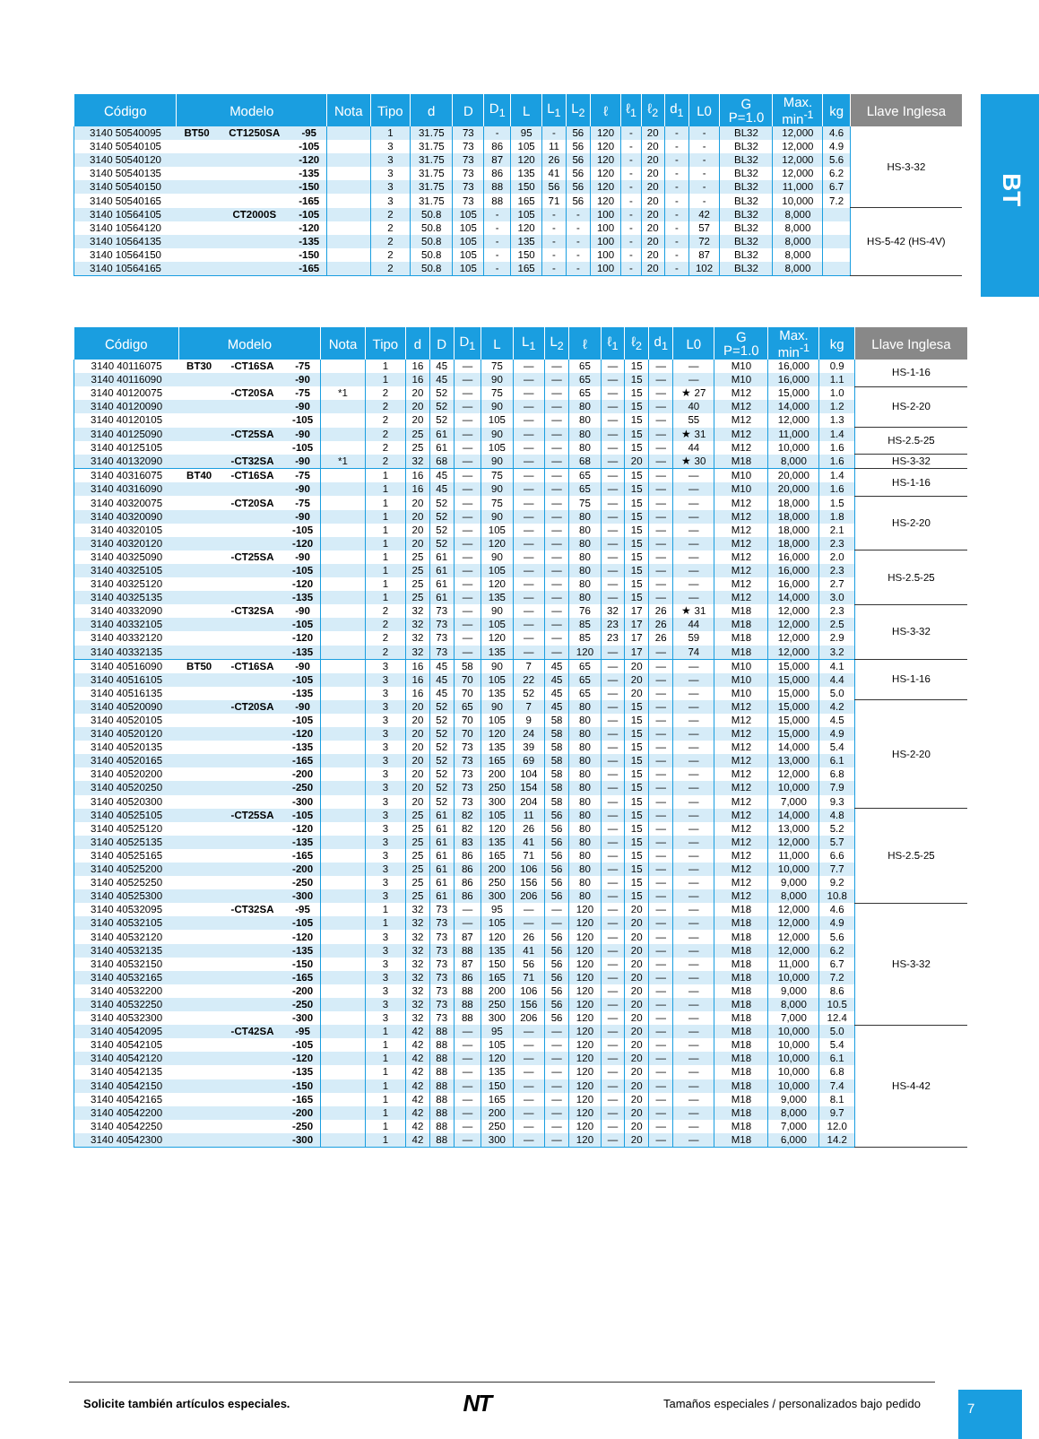BT
| Código | Modelo | | | Nota | Tipo | d | D | D<sub>1</sub> | L | L<sub>1</sub> | L<sub>2</sub> | ℓ | ℓ<sub>1</sub> | ℓ<sub>2</sub> | d<sub>1</sub> | L0 | G P=1.0 | Max. min<sup>-1</sup> | kg | Llave Inglesa |
| --- | --- | --- | --- | --- | --- | --- | --- | --- | --- | --- | --- | --- | --- | --- | --- | --- | --- | --- | --- | --- |
| 3140 50540095 | BT50 | CT1250SA | -95 | | 1 | 31.75 | 73 | - | 95 | - | 56 | 120 | - | 20 | - | - | BL32 | 12,000 | 4.6 | HS-3-32 |
| 3140 50540105 | | | -105 | | 3 | 31.75 | 73 | 86 | 105 | 11 | 56 | 120 | - | 20 | - | - | BL32 | 12,000 | 4.9 | |
| 3140 50540120 | | | -120 | | 3 | 31.75 | 73 | 87 | 120 | 26 | 56 | 120 | - | 20 | - | - | BL32 | 12,000 | 5.6 | |
| 3140 50540135 | | | -135 | | 3 | 31.75 | 73 | 86 | 135 | 41 | 56 | 120 | - | 20 | - | - | BL32 | 12,000 | 6.2 | |
| 3140 50540150 | | | -150 | | 3 | 31.75 | 73 | 88 | 150 | 56 | 56 | 120 | - | 20 | - | - | BL32 | 11,000 | 6.7 | |
| 3140 50540165 | | | -165 | | 3 | 31.75 | 73 | 88 | 165 | 71 | 56 | 120 | - | 20 | - | - | BL32 | 10,000 | 7.2 | |
| 3140 10564105 | | CT2000S | -105 | | 2 | 50.8 | 105 | - | 105 | - | - | 100 | - | 20 | - | 42 | BL32 | 8,000 | | HS-5-42 (HS-4V) |
| 3140 10564120 | | | -120 | | 2 | 50.8 | 105 | - | 120 | - | - | 100 | - | 20 | - | 57 | BL32 | 8,000 | | |
| 3140 10564135 | | | -135 | | 2 | 50.8 | 105 | - | 135 | - | - | 100 | - | 20 | - | 72 | BL32 | 8,000 | | |
| 3140 10564150 | | | -150 | | 2 | 50.8 | 105 | - | 150 | - | - | 100 | - | 20 | - | 87 | BL32 | 8,000 | | |
| 3140 10564165 | | | -165 | | 2 | 50.8 | 105 | - | 165 | - | - | 100 | - | 20 | - | 102 | BL32 | 8,000 | | |
| Código | Modelo | | | Nota | Tipo | d | D | D<sub>1</sub> | L | L<sub>1</sub> | L<sub>2</sub> | ℓ | ℓ<sub>1</sub> | ℓ<sub>2</sub> | d<sub>1</sub> | L0 | G P=1.0 | Max. min<sup>-1</sup> | kg | Llave Inglesa |
| --- | --- | --- | --- | --- | --- | --- | --- | --- | --- | --- | --- | --- | --- | --- | --- | --- | --- | --- | --- | --- |
| 3140 40116075 | BT30 | -CT16SA | -75 | | 1 | 16 | 45 | — | 75 | — | — | 65 | — | 15 | — | — | M10 | 16,000 | 0.9 | HS-1-16 |
| 3140 40116090 | | | -90 | | 1 | 16 | 45 | — | 90 | — | — | 65 | — | 15 | — | — | M10 | 16,000 | 1.1 | |
| 3140 40120075 | | -CT20SA | -75 | *1 | 2 | 20 | 52 | — | 75 | — | — | 65 | — | 15 | — | ★ 27 | M12 | 15,000 | 1.0 | HS-2-20 |
| 3140 40120090 | | | -90 | | 2 | 20 | 52 | — | 90 | — | — | 80 | — | 15 | — | 40 | M12 | 14,000 | 1.2 | |
| 3140 40120105 | | | -105 | | 2 | 20 | 52 | — | 105 | — | — | 80 | — | 15 | — | 55 | M12 | 12,000 | 1.3 | |
| 3140 40125090 | | -CT25SA | -90 | | 2 | 25 | 61 | — | 90 | — | — | 80 | — | 15 | — | ★ 31 | M12 | 11,000 | 1.4 | HS-2.5-25 |
| 3140 40125105 | | | -105 | | 2 | 25 | 61 | — | 105 | — | — | 80 | — | 15 | — | 44 | M12 | 10,000 | 1.6 | |
| 3140 40132090 | | -CT32SA | -90 | *1 | 2 | 32 | 68 | — | 90 | — | — | 68 | — | 20 | — | ★ 30 | M18 | 8,000 | 1.6 | HS-3-32 |
| 3140 40316075 | BT40 | -CT16SA | -75 | | 1 | 16 | 45 | — | 75 | — | — | 65 | — | 15 | — | — | M10 | 20,000 | 1.4 | HS-1-16 |
| 3140 40316090 | | | -90 | | 1 | 16 | 45 | — | 90 | — | — | 65 | — | 15 | — | — | M10 | 20,000 | 1.6 | |
| 3140 40320075 | | -CT20SA | -75 | | 1 | 20 | 52 | — | 75 | — | — | 75 | — | 15 | — | — | M12 | 18,000 | 1.5 | HS-2-20 |
| 3140 40320090 | | | -90 | | 1 | 20 | 52 | — | 90 | — | — | 80 | — | 15 | — | — | M12 | 18,000 | 1.8 | |
| 3140 40320105 | | | -105 | | 1 | 20 | 52 | — | 105 | — | — | 80 | — | 15 | — | — | M12 | 18,000 | 2.1 | |
| 3140 40320120 | | | -120 | | 1 | 20 | 52 | — | 120 | — | — | 80 | — | 15 | — | — | M12 | 18,000 | 2.3 | |
| 3140 40325090 | | -CT25SA | -90 | | 1 | 25 | 61 | — | 90 | — | — | 80 | — | 15 | — | — | M12 | 16,000 | 2.0 | HS-2.5-25 |
| 3140 40325105 | | | -105 | | 1 | 25 | 61 | — | 105 | — | — | 80 | — | 15 | — | — | M12 | 16,000 | 2.3 | |
| 3140 40325120 | | | -120 | | 1 | 25 | 61 | — | 120 | — | — | 80 | — | 15 | — | — | M12 | 16,000 | 2.7 | |
| 3140 40325135 | | | -135 | | 1 | 25 | 61 | — | 135 | — | — | 80 | — | 15 | — | — | M12 | 14,000 | 3.0 | |
| 3140 40332090 | | -CT32SA | -90 | | 2 | 32 | 73 | — | 90 | — | — | 76 | 32 | 17 | 26 | ★ 31 | M18 | 12,000 | 2.3 | HS-3-32 |
| 3140 40332105 | | | -105 | | 2 | 32 | 73 | — | 105 | — | — | 85 | 23 | 17 | 26 | 44 | M18 | 12,000 | 2.5 | |
| 3140 40332120 | | | -120 | | 2 | 32 | 73 | — | 120 | — | — | 85 | 23 | 17 | 26 | 59 | M18 | 12,000 | 2.9 | |
| 3140 40332135 | | | -135 | | 2 | 32 | 73 | — | 135 | — | — | 120 | — | 17 | — | 74 | M18 | 12,000 | 3.2 | |
| 3140 40516090 | BT50 | -CT16SA | -90 | | 3 | 16 | 45 | 58 | 90 | 7 | 45 | 65 | — | 20 | — | — | M10 | 15,000 | 4.1 | HS-1-16 |
| 3140 40516105 | | | -105 | | 3 | 16 | 45 | 70 | 105 | 22 | 45 | 65 | — | 20 | — | — | M10 | 15,000 | 4.4 | |
| 3140 40516135 | | | -135 | | 3 | 16 | 45 | 70 | 135 | 52 | 45 | 65 | — | 20 | — | — | M10 | 15,000 | 5.0 | |
| 3140 40520090 | | -CT20SA | -90 | | 3 | 20 | 52 | 65 | 90 | 7 | 45 | 80 | — | 15 | — | — | M12 | 15,000 | 4.2 | HS-2-20 |
| 3140 40520105 | | | -105 | | 3 | 20 | 52 | 70 | 105 | 9 | 58 | 80 | — | 15 | — | — | M12 | 15,000 | 4.5 | |
| 3140 40520120 | | | -120 | | 3 | 20 | 52 | 70 | 120 | 24 | 58 | 80 | — | 15 | — | — | M12 | 15,000 | 4.9 | |
| 3140 40520135 | | | -135 | | 3 | 20 | 52 | 73 | 135 | 39 | 58 | 80 | — | 15 | — | — | M12 | 14,000 | 5.4 | |
| 3140 40520165 | | | -165 | | 3 | 20 | 52 | 73 | 165 | 69 | 58 | 80 | — | 15 | — | — | M12 | 13,000 | 6.1 | |
| 3140 40520200 | | | -200 | | 3 | 20 | 52 | 73 | 200 | 104 | 58 | 80 | — | 15 | — | — | M12 | 12,000 | 6.8 | |
| 3140 40520250 | | | -250 | | 3 | 20 | 52 | 73 | 250 | 154 | 58 | 80 | — | 15 | — | — | M12 | 10,000 | 7.9 | |
| 3140 40520300 | | | -300 | | 3 | 20 | 52 | 73 | 300 | 204 | 58 | 80 | — | 15 | — | — | M12 | 7,000 | 9.3 | |
| 3140 40525105 | | -CT25SA | -105 | | 3 | 25 | 61 | 82 | 105 | 11 | 56 | 80 | — | 15 | — | — | M12 | 14,000 | 4.8 | HS-2.5-25 |
| 3140 40525120 | | | -120 | | 3 | 25 | 61 | 82 | 120 | 26 | 56 | 80 | — | 15 | — | — | M12 | 13,000 | 5.2 | |
| 3140 40525135 | | | -135 | | 3 | 25 | 61 | 83 | 135 | 41 | 56 | 80 | — | 15 | — | — | M12 | 12,000 | 5.7 | |
| 3140 40525165 | | | -165 | | 3 | 25 | 61 | 86 | 165 | 71 | 56 | 80 | — | 15 | — | — | M12 | 11,000 | 6.6 | |
| 3140 40525200 | | | -200 | | 3 | 25 | 61 | 86 | 200 | 106 | 56 | 80 | — | 15 | — | — | M12 | 10,000 | 7.7 | |
| 3140 40525250 | | | -250 | | 3 | 25 | 61 | 86 | 250 | 156 | 56 | 80 | — | 15 | — | — | M12 | 9,000 | 9.2 | |
| 3140 40525300 | | | -300 | | 3 | 25 | 61 | 86 | 300 | 206 | 56 | 80 | — | 15 | — | — | M12 | 8,000 | 10.8 | |
| 3140 40532095 | | -CT32SA | -95 | | 1 | 32 | 73 | — | 95 | — | — | 120 | — | 20 | — | — | M18 | 12,000 | 4.6 | HS-3-32 |
| 3140 40532105 | | | -105 | | 1 | 32 | 73 | — | 105 | — | — | 120 | — | 20 | — | — | M18 | 12,000 | 4.9 | |
| 3140 40532120 | | | -120 | | 3 | 32 | 73 | 87 | 120 | 26 | 56 | 120 | — | 20 | — | — | M18 | 12,000 | 5.6 | |
| 3140 40532135 | | | -135 | | 3 | 32 | 73 | 88 | 135 | 41 | 56 | 120 | — | 20 | — | — | M18 | 12,000 | 6.2 | |
| 3140 40532150 | | | -150 | | 3 | 32 | 73 | 87 | 150 | 56 | 56 | 120 | — | 20 | — | — | M18 | 11,000 | 6.7 | |
| 3140 40532165 | | | -165 | | 3 | 32 | 73 | 86 | 165 | 71 | 56 | 120 | — | 20 | — | — | M18 | 10,000 | 7.2 | |
| 3140 40532200 | | | -200 | | 3 | 32 | 73 | 88 | 200 | 106 | 56 | 120 | — | 20 | — | — | M18 | 9,000 | 8.6 | |
| 3140 40532250 | | | -250 | | 3 | 32 | 73 | 88 | 250 | 156 | 56 | 120 | — | 20 | — | — | M18 | 8,000 | 10.5 | |
| 3140 40532300 | | | -300 | | 3 | 32 | 73 | 88 | 300 | 206 | 56 | 120 | — | 20 | — | — | M18 | 7,000 | 12.4 | |
| 3140 40542095 | | -CT42SA | -95 | | 1 | 42 | 88 | — | 95 | — | — | 120 | — | 20 | — | — | M18 | 10,000 | 5.0 | HS-4-42 |
| 3140 40542105 | | | -105 | | 1 | 42 | 88 | — | 105 | — | — | 120 | — | 20 | — | — | M18 | 10,000 | 5.4 | |
| 3140 40542120 | | | -120 | | 1 | 42 | 88 | — | 120 | — | — | 120 | — | 20 | — | — | M18 | 10,000 | 6.1 | |
| 3140 40542135 | | | -135 | | 1 | 42 | 88 | — | 135 | — | — | 120 | — | 20 | — | — | M18 | 10,000 | 6.8 | |
| 3140 40542150 | | | -150 | | 1 | 42 | 88 | — | 150 | — | — | 120 | — | 20 | — | — | M18 | 10,000 | 7.4 | |
| 3140 40542165 | | | -165 | | 1 | 42 | 88 | — | 165 | — | — | 120 | — | 20 | — | — | M18 | 9,000 | 8.1 | |
| 3140 40542200 | | | -200 | | 1 | 42 | 88 | — | 200 | — | — | 120 | — | 20 | — | — | M18 | 8,000 | 9.7 | |
| 3140 40542250 | | | -250 | | 1 | 42 | 88 | — | 250 | — | — | 120 | — | 20 | — | — | M18 | 7,000 | 12.0 | |
| 3140 40542300 | | | -300 | | 1 | 42 | 88 | — | 300 | — | — | 120 | — | 20 | — | — | M18 | 6,000 | 14.2 | |
Solicite también artículos especiales. NT Tamaños especiales / personalizados bajo pedido
7